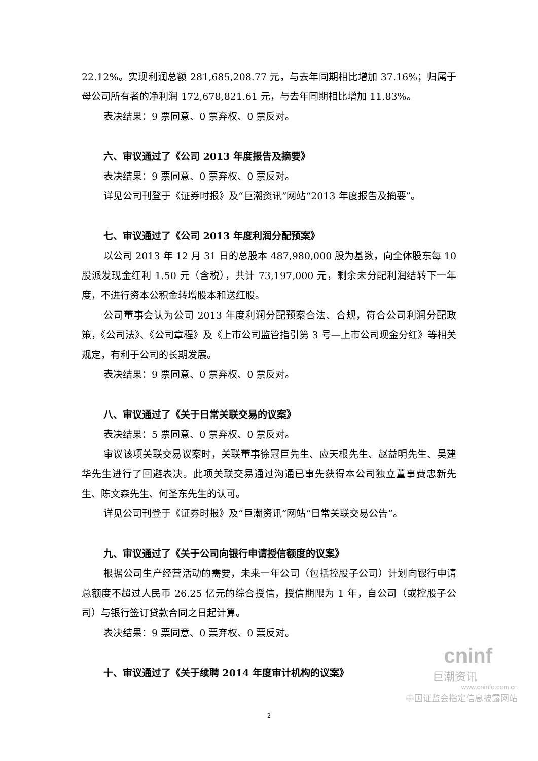22.12%。实现利润总额 281,685,208.77 元，与去年同期相比增加 37.16%；归属于母公司所有者的净利润 172,678,821.61 元，与去年同期相比增加 11.83%。
表决结果：9 票同意、0 票弃权、0 票反对。
六、审议通过了《公司 2013 年度报告及摘要》
表决结果：9 票同意、0 票弃权、0 票反对。
详见公司刊登于《证券时报》及“巨潮资讯”网站“2013 年度报告及摘要”。
七、审议通过了《公司 2013 年度利润分配预案》
以公司 2013 年 12 月 31 日的总股本 487,980,000 股为基数，向全体股东每 10 股派发现金红利 1.50 元（含税），共计 73,197,000 元，剩余未分配利润结转下一年度，不进行资本公积金转增股本和送红股。
公司董事会认为公司 2013 年度利润分配预案合法、合规，符合公司利润分配政策，《公司法》、《公司章程》及《上市公司监管指引第 3 号—上市公司现金分红》等相关规定，有利于公司的长期发展。
表决结果：9 票同意、0 票弃权、0 票反对。
八、审议通过了《关于日常关联交易的议案》
表决结果：5 票同意、0 票弃权、0 票反对。
审议该项关联交易议案时，关联董事徐冠巨先生、应天根先生、赵益明先生、吴建华先生进行了回避表决。此项关联交易通过沟通已事先获得本公司独立董事费忠新先生、陈文森先生、何圣东先生的认可。
详见公司刊登于《证券时报》及“巨潮资讯”网站“日常关联交易公告”。
九、审议通过了《关于公司向银行申请授信额度的议案》
根据公司生产经营活动的需要，未来一年公司（包括控股子公司）计划向银行申请总额度不超过人民币 26.25 亿元的综合授信，授信期限为 1 年，自公司（或控股子公司）与银行签订贷款合同之日起计算。
表决结果：9 票同意、0 票弃权、0 票反对。
十、审议通过了《关于续聘 2014 年度审计机构的议案》
2
cninf
巨潮资讯
www.cninfo.com.cn
中国证监会指定信息披露网站